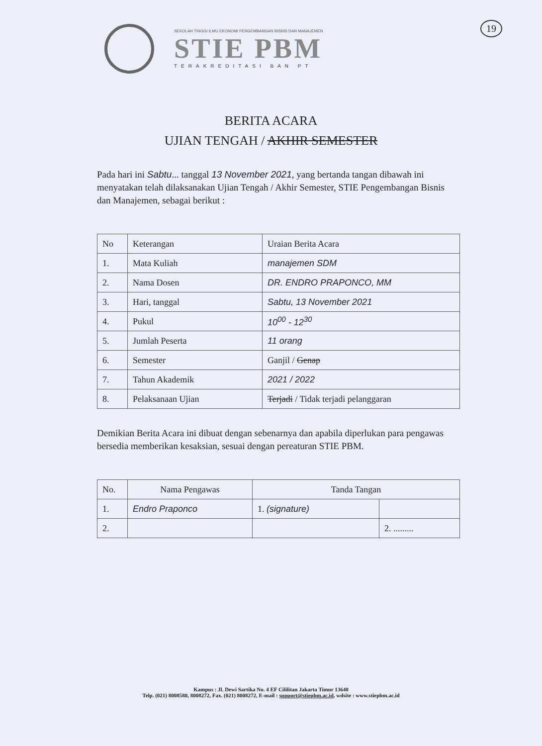19
SEKOLAH TINGGI ILMU EKONOMI PENGEMBANGAN BISNIS DAN MANAJEMEN
STIE PBM
TERAKREDITASI BAN PT
BERITA ACARA
UJIAN TENGAH / AKHIR SEMESTER
Pada hari ini Sabtu... tanggal 13 November 2021, yang bertanda tangan dibawah ini menyatakan telah dilaksanakan Ujian Tengah / Akhir Semester, STIE Pengembangan Bisnis dan Manajemen, sebagai berikut :
| No | Keterangan | Uraian Berita Acara |
| --- | --- | --- |
| 1. | Mata Kuliah | manajemen SDM |
| 2. | Nama Dosen | DR. ENDRO PRAPONCO, MM |
| 3. | Hari, tanggal | Sabtu, 13 November 2021 |
| 4. | Pukul | 10<sup>00</sup> - 12<sup>30</sup> |
| 5. | Jumlah Peserta | 11 orang |
| 6. | Semester | Ganjil / Genap |
| 7. | Tahun Akademik | 2021 / 2022 |
| 8. | Pelaksanaan Ujian | Terjadi / Tidak terjadi pelanggaran |
Demikian Berita Acara ini dibuat dengan sebenarnya dan apabila diperlukan para pengawas bersedia memberikan kesaksian, sesuai dengan pereaturan STIE PBM.
| No. | Nama Pengawas | Tanda Tangan | |
| --- | --- | --- | --- |
| 1. | Endro Praponco | 1. (signature) | |
| 2. | | | 2. ......... |
Kampus : Jl. Dewi Sartika No. 4 EF Cililitan Jakarta Timur 13640
Telp. (021) 8008580, 8008272, Fax. (021) 8008272, E-mail : support@stiepbm.ac.id, wdsite : www.stiepbm.ac.id